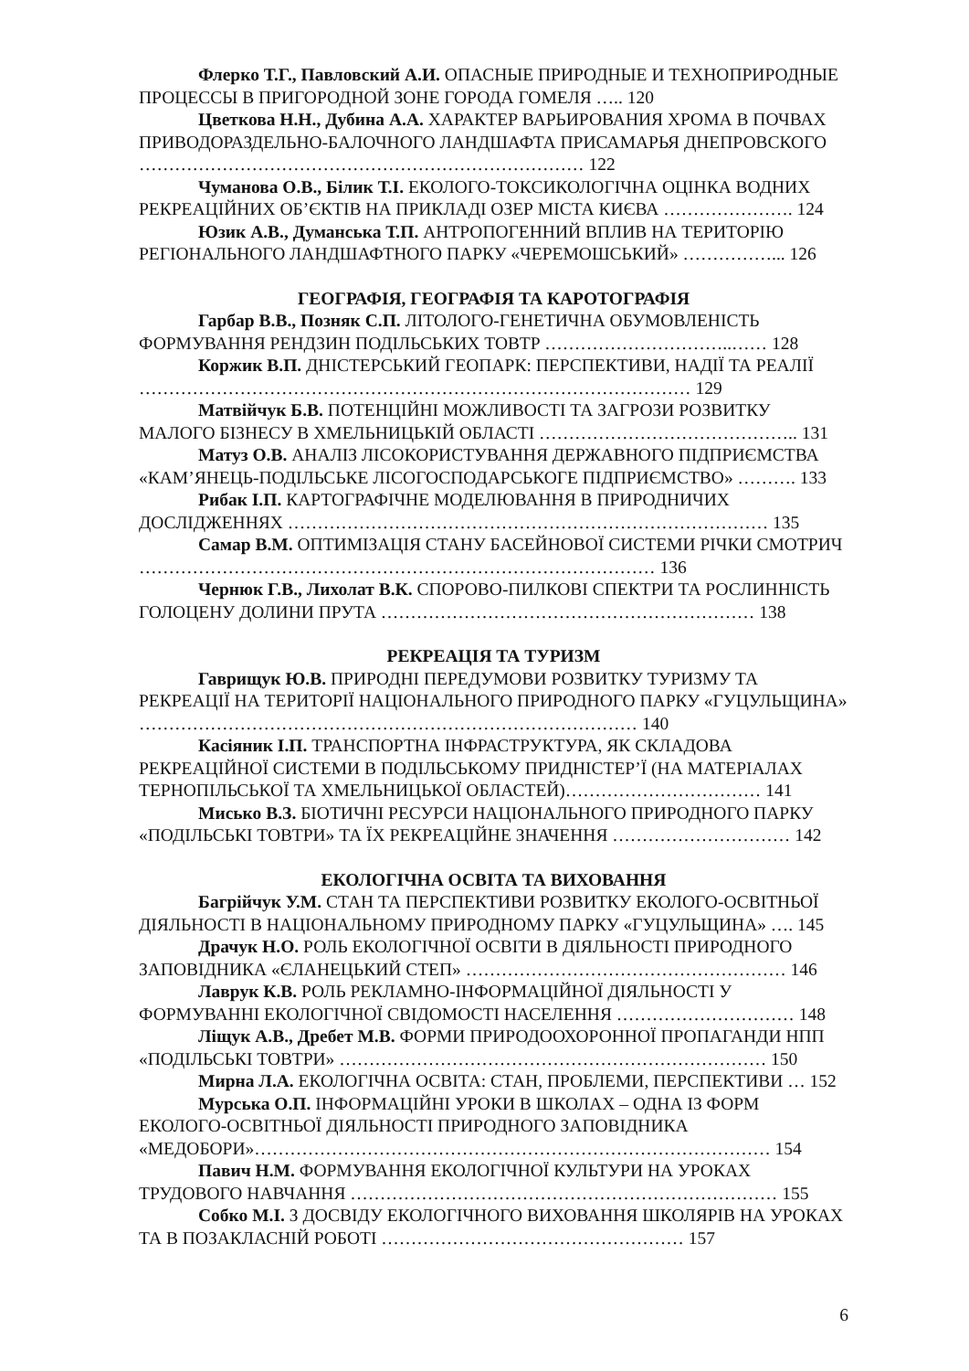Флерко Т.Г., Павловский А.И. ОПАСНЫЕ ПРИРОДНЫЕ И ТЕХНОПРИРОДНЫЕ ПРОЦЕССЫ В ПРИГОРОДНОЙ ЗОНЕ ГОРОДА ГОМЕЛЯ ….. 120
Цветкова Н.Н., Дубина А.А. ХАРАКТЕР ВАРЬИРОВАНИЯ ХРОМА В ПОЧВАХ ПРИВОДОРАЗДЕЛЬНО-БАЛОЧНОГО ЛАНДШАФТА ПРИСАМАРЬЯ ДНЕПРОВСКОГО ………………………………………………………………… 122
Чуманова О.В., Білик Т.І. ЕКОЛОГО-ТОКСИКОЛОГІЧНА ОЦІНКА ВОДНИХ РЕКРЕАЦІЙНИХ ОБ’ЄКТІВ НА ПРИКЛАДІ ОЗЕР МІСТА КИЄВА …………………. 124
Юзик А.В., Думанська Т.П. АНТРОПОГЕННИЙ ВПЛИВ НА ТЕРИТОРІЮ РЕГІОНАЛЬНОГО ЛАНДШАФТНОГО ПАРКУ «ЧЕРЕМОШСЬКИЙ» ……………... 126
ГЕОГРАФІЯ, ГЕОГРАФІЯ ТА КАРОТОГРАФІЯ
Гарбар В.В., Позняк С.П. ЛІТОЛОГО-ГЕНЕТИЧНА ОБУМОВЛЕНІСТЬ ФОРМУВАННЯ РЕНДЗИН ПОДІЛЬСЬКИХ ТОВТР …………………………..…… 128
Коржик В.П. ДНІСТЕРСЬКИЙ ГЕОПАРК: ПЕРСПЕКТИВИ, НАДІЇ ТА РЕАЛІЇ ………………………………………………………………………………… 129
Матвійчук Б.В. ПОТЕНЦІЙНІ МОЖЛИВОСТІ ТА ЗАГРОЗИ РОЗВИТКУ МАЛОГО БІЗНЕСУ В ХМЕЛЬНИЦЬКІЙ ОБЛАСТІ …………………………………….. 131
Матуз О.В. АНАЛІЗ ЛІСОКОРИСТУВАННЯ ДЕРЖАВНОГО ПІДПРИЄМСТВА «КАМ’ЯНЕЦЬ-ПОДІЛЬСЬКЕ ЛІСОГОСПОДАРСЬКОГЕ ПІДПРИЄМСТВО» ………. 133
Рибак І.П. КАРТОГРАФІЧНЕ МОДЕЛЮВАННЯ В ПРИРОДНИЧИХ ДОСЛІДЖЕННЯХ ……………………………………………………………………… 135
Самар В.М. ОПТИМІЗАЦІЯ СТАНУ БАСЕЙНОВОЇ СИСТЕМИ РІЧКИ СМОТРИЧ …………………………………………………………………………… 136
Чернюк Г.В., Лихолат В.К. СПОРОВО-ПИЛКОВІ СПЕКТРИ ТА РОСЛИННІСТЬ ГОЛОЦЕНУ ДОЛИНИ ПРУТА ……………………………………………………… 138
РЕКРЕАЦІЯ ТА ТУРИЗМ
Гаврищук Ю.В. ПРИРОДНІ ПЕРЕДУМОВИ РОЗВИТКУ ТУРИЗМУ ТА РЕКРЕАЦІЇ НА ТЕРИТОРІЇ НАЦІОНАЛЬНОГО ПРИРОДНОГО ПАРКУ «ГУЦУЛЬЩИНА» ………………………………………………………………………… 140
Касіяник І.П. ТРАНСПОРТНА ІНФРАСТРУКТУРА, ЯК СКЛАДОВА РЕКРЕАЦІЙНОЇ СИСТЕМИ В ПОДІЛЬСЬКОМУ ПРИДНІСТЕР’Ї (НА МАТЕРІАЛАХ ТЕРНОПІЛЬСЬКОЇ ТА ХМЕЛЬНИЦЬКОЇ ОБЛАСТЕЙ)…………………………… 141
Мисько В.З. БІОТИЧНІ РЕСУРСИ НАЦІОНАЛЬНОГО ПРИРОДНОГО ПАРКУ «ПОДІЛЬСЬКІ ТОВТРИ» ТА ЇХ РЕКРЕАЦІЙНЕ ЗНАЧЕННЯ ………………………… 142
ЕКОЛОГІЧНА ОСВІТА ТА ВИХОВАННЯ
Багрійчук У.М. СТАН ТА ПЕРСПЕКТИВИ РОЗВИТКУ ЕКОЛОГО-ОСВІТНЬОЇ ДІЯЛЬНОСТІ В НАЦІОНАЛЬНОМУ ПРИРОДНОМУ ПАРКУ «ГУЦУЛЬЩИНА» …. 145
Драчук Н.О. РОЛЬ ЕКОЛОГІЧНОЇ ОСВІТИ В ДІЯЛЬНОСТІ ПРИРОДНОГО ЗАПОВІДНИКА «ЄЛАНЕЦЬКИЙ СТЕП» ……………………………………………… 146
Лаврук К.В. РОЛЬ РЕКЛАМНО-ІНФОРМАЦІЙНОЇ ДІЯЛЬНОСТІ У ФОРМУВАННІ ЕКОЛОГІЧНОЇ СВІДОМОСТІ НАСЕЛЕННЯ ………………………… 148
Ліщук А.В., Дребет М.В. ФОРМИ ПРИРОДООХОРОННОЇ ПРОПАГАНДИ НПП «ПОДІЛЬСЬКІ ТОВТРИ» ……………………………………………………………… 150
Мирна Л.А. ЕКОЛОГІЧНА ОСВІТА: СТАН, ПРОБЛЕМИ, ПЕРСПЕКТИВИ … 152
Мурська О.П. ІНФОРМАЦІЙНІ УРОКИ В ШКОЛАХ – ОДНА ІЗ ФОРМ ЕКОЛОГО-ОСВІТНЬОЇ ДІЯЛЬНОСТІ ПРИРОДНОГО ЗАПОВІДНИКА «МЕДОБОРИ»…………………………………………………………………………… 154
Павич Н.М. ФОРМУВАННЯ ЕКОЛОГІЧНОЇ КУЛЬТУРИ НА УРОКАХ ТРУДОВОГО НАВЧАННЯ ……………………………………………………………… 155
Собко М.І. З ДОСВІДУ ЕКОЛОГІЧНОГО ВИХОВАННЯ ШКОЛЯРІВ НА УРОКАХ ТА В ПОЗАКЛАСНІЙ РОБОТІ …………………………………………… 157
6